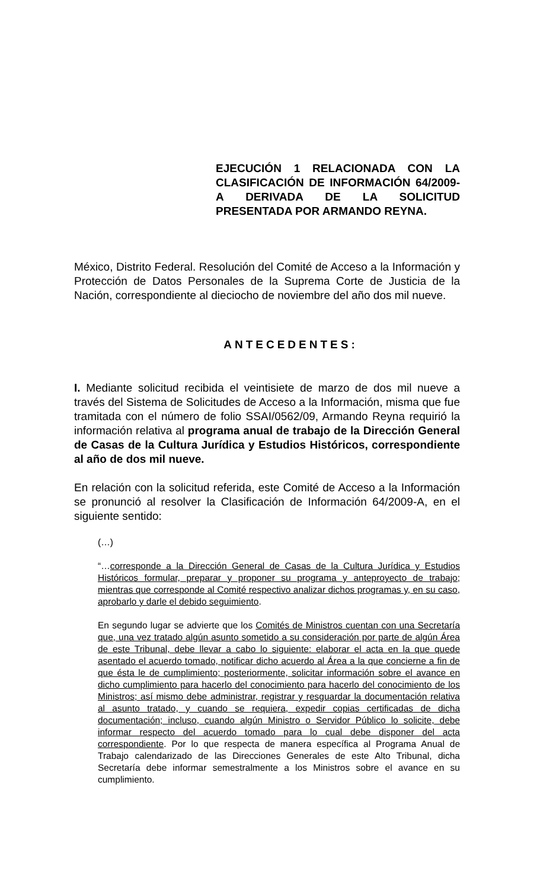EJECUCIÓN 1 RELACIONADA CON LA CLASIFICACIÓN DE INFORMACIÓN 64/2009-A DERIVADA DE LA SOLICITUD PRESENTADA POR ARMANDO REYNA.
México, Distrito Federal. Resolución del Comité de Acceso a la Información y Protección de Datos Personales de la Suprema Corte de Justicia de la Nación, correspondiente al dieciocho de noviembre del año dos mil nueve.
ANTECEDENTES:
I. Mediante solicitud recibida el veintisiete de marzo de dos mil nueve a través del Sistema de Solicitudes de Acceso a la Información, misma que fue tramitada con el número de folio SSAI/0562/09, Armando Reyna requirió la información relativa al programa anual de trabajo de la Dirección General de Casas de la Cultura Jurídica y Estudios Históricos, correspondiente al año de dos mil nueve.
En relación con la solicitud referida, este Comité de Acceso a la Información se pronunció al resolver la Clasificación de Información 64/2009-A, en el siguiente sentido:
(…)
“…corresponde a la Dirección General de Casas de la Cultura Jurídica y Estudios Históricos formular, preparar y proponer su programa y anteproyecto de trabajo; mientras que corresponde al Comité respectivo analizar dichos programas y, en su caso, aprobarlo y darle el debido seguimiento.
En segundo lugar se advierte que los Comités de Ministros cuentan con una Secretaría que, una vez tratado algún asunto sometido a su consideración por parte de algún Área de este Tribunal, debe llevar a cabo lo siguiente: elaborar el acta en la que quede asentado el acuerdo tomado, notificar dicho acuerdo al Área a la que concierne a fin de que ésta le de cumplimiento; posteriormente, solicitar información sobre el avance en dicho cumplimiento para hacerlo del conocimiento para hacerlo del conocimiento de los Ministros; así mismo debe administrar, registrar y resguardar la documentación relativa al asunto tratado, y cuando se requiera, expedir copias certificadas de dicha documentación; incluso, cuando algún Ministro o Servidor Público lo solicite, debe informar respecto del acuerdo tomado para lo cual debe disponer del acta correspondiente. Por lo que respecta de manera específica al Programa Anual de Trabajo calendarizado de las Direcciones Generales de este Alto Tribunal, dicha Secretaría debe informar semestralmente a los Ministros sobre el avance en su cumplimiento.